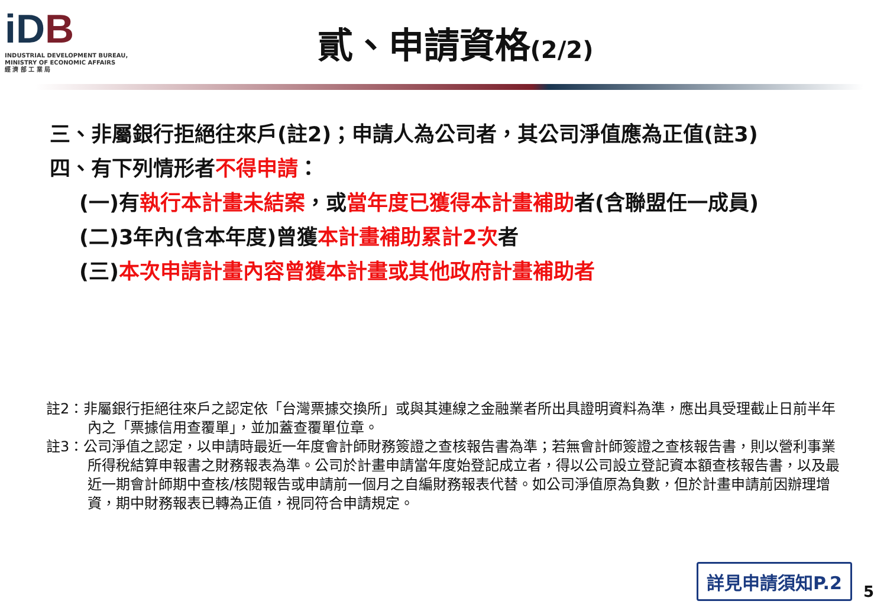iDB
INDUSTRIAL DEVELOPMENT BUREAU,
MINISTRY OF ECONOMIC AFFAIRS
經 濟 部 工 業 局
貳、申請資格(2/2)
三、非屬銀行拒絕往來戶(註2)；申請人為公司者，其公司淨值應為正值(註3)
四、有下列情形者不得申請：
(一)有執行本計畫未結案，或當年度已獲得本計畫補助者(含聯盟任一成員)
(二)3年內(含本年度)曾獲本計畫補助累計2次者
(三)本次申請計畫內容曾獲本計畫或其他政府計畫補助者
註2：非屬銀行拒絕往來戶之認定依「台灣票據交換所」或與其連線之金融業者所出具證明資料為準，應出具受理截止日前半年內之「票據信用查覆單」，並加蓋查覆單位章。
註3：公司淨值之認定，以申請時最近一年度會計師財務簽證之查核報告書為準；若無會計師簽證之查核報告書，則以營利事業所得稅結算申報書之財務報表為準。公司於計畫申請當年度始登記成立者，得以公司設立登記資本額查核報告書，以及最近一期會計師期中查核/核閱報告或申請前一個月之自編財務報表代替。如公司淨值原為負數，但於計畫申請前因辦理增資，期中財務報表已轉為正值，視同符合申請規定。
詳見申請須知P.2
5